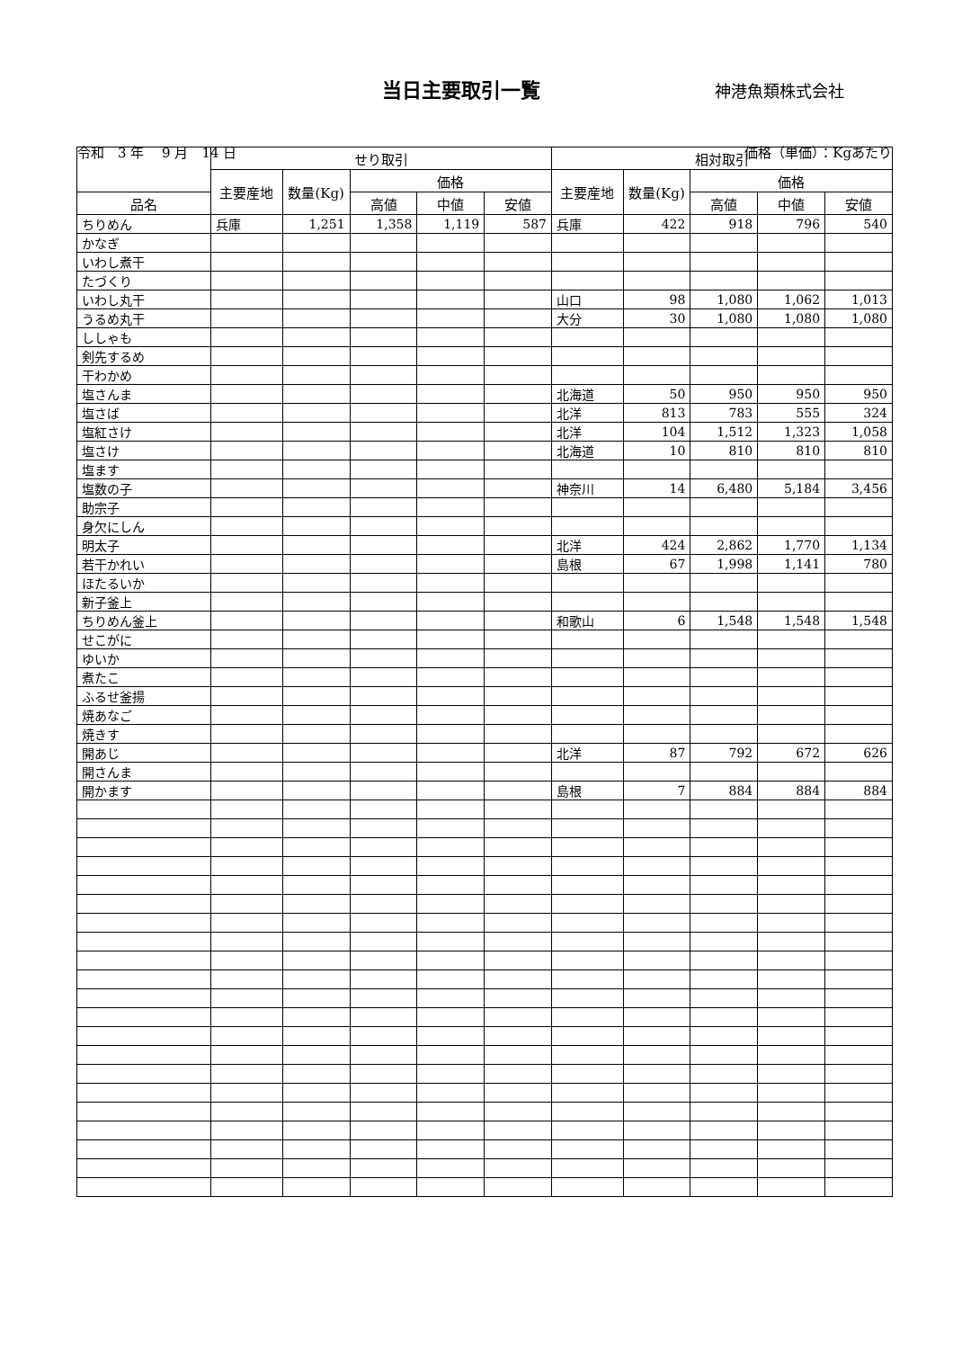当日主要取引一覧
神港魚類株式会社
令和　3 年　 9 月　14 日 価格（単価）：Kgあたり
| | せり取引 | | | | | 相対取引 | | | | |
| --- | --- | --- | --- | --- | --- | --- | --- | --- | --- | --- |
| | 主要産地 | 数量(Kg) | 価格 | | | 主要産地 | 数量(Kg) | 価格 | | |
| 品名 | | | 高値 | 中値 | 安値 | | | 高値 | 中値 | 安値 |
| ちりめん | 兵庫 | 1,251 | 1,358 | 1,119 | 587 | 兵庫 | 422 | 918 | 796 | 540 |
| かなぎ | | | | | | | | | | |
| いわし煮干 | | | | | | | | | | |
| たづくり | | | | | | | | | | |
| いわし丸干 | | | | | | 山口 | 98 | 1,080 | 1,062 | 1,013 |
| うるめ丸干 | | | | | | 大分 | 30 | 1,080 | 1,080 | 1,080 |
| ししゃも | | | | | | | | | | |
| 剣先するめ | | | | | | | | | | |
| 干わかめ | | | | | | | | | | |
| 塩さんま | | | | | | 北海道 | 50 | 950 | 950 | 950 |
| 塩さば | | | | | | 北洋 | 813 | 783 | 555 | 324 |
| 塩紅さけ | | | | | | 北洋 | 104 | 1,512 | 1,323 | 1,058 |
| 塩さけ | | | | | | 北海道 | 10 | 810 | 810 | 810 |
| 塩ます | | | | | | | | | | |
| 塩数の子 | | | | | | 神奈川 | 14 | 6,480 | 5,184 | 3,456 |
| 助宗子 | | | | | | | | | | |
| 身欠にしん | | | | | | | | | | |
| 明太子 | | | | | | 北洋 | 424 | 2,862 | 1,770 | 1,134 |
| 若干かれい | | | | | | 島根 | 67 | 1,998 | 1,141 | 780 |
| ほたるいか | | | | | | | | | | |
| 新子釜上 | | | | | | | | | | |
| ちりめん釜上 | | | | | | 和歌山 | 6 | 1,548 | 1,548 | 1,548 |
| せこがに | | | | | | | | | | |
| ゆいか | | | | | | | | | | |
| 煮たこ | | | | | | | | | | |
| ふるせ釜揚 | | | | | | | | | | |
| 焼あなご | | | | | | | | | | |
| 焼きす | | | | | | | | | | |
| 開あじ | | | | | | 北洋 | 87 | 792 | 672 | 626 |
| 開さんま | | | | | | | | | | |
| 開かます | | | | | | 島根 | 7 | 884 | 884 | 884 |